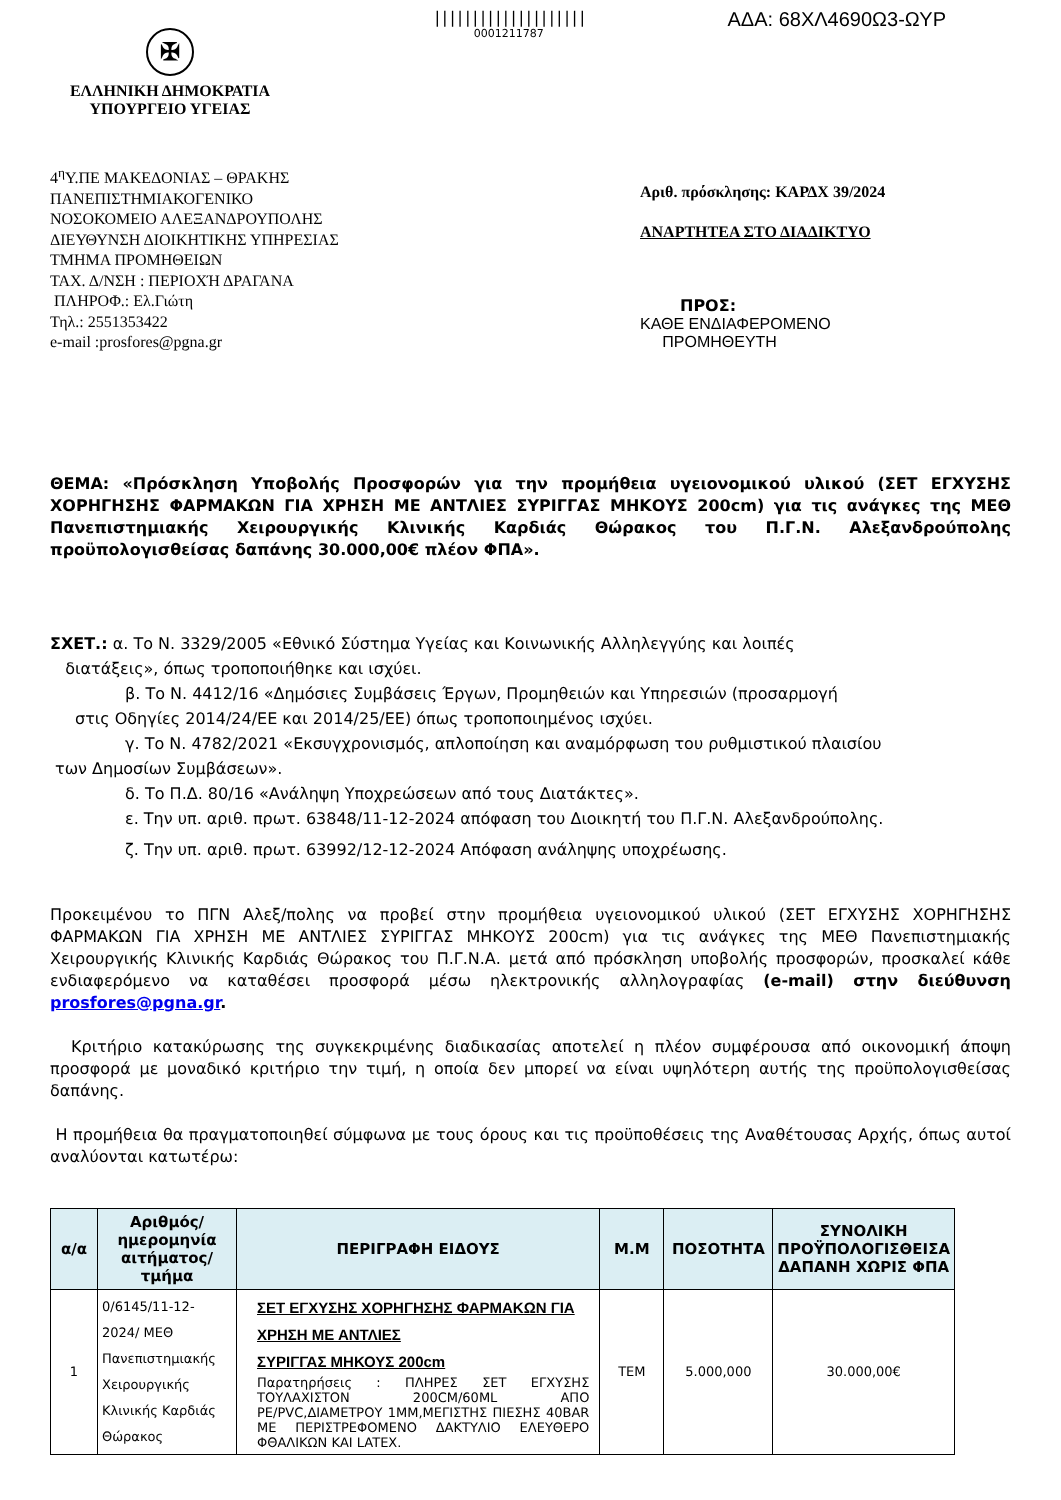✠
ΕΛΛΗΝΙΚΗ ΔΗΜΟΚΡΑΤΙΑ
ΥΠΟΥΡΓΕΙΟ ΥΓΕΙΑΣ
||||||||||||||||||||
0001211787
ΑΔΑ: 68ΧΛ4690Ω3-ΩΥΡ
4<sup>η</sup>Υ.ΠΕ ΜΑΚΕΔΟΝΙΑΣ – ΘΡΑΚΗΣ
ΠΑΝΕΠΙΣΤΗΜΙΑΚΟΓΕΝΙΚΟ
ΝΟΣΟΚΟΜΕΙΟ ΑΛΕΞΑΝΔΡΟΥΠΟΛΗΣ
ΔΙΕΥΘΥΝΣΗ ΔΙΟΙΚΗΤΙΚΗΣ ΥΠΗΡΕΣΙΑΣ
ΤΜΗΜΑ ΠΡΟΜΗΘΕΙΩΝ
ΤΑΧ. Δ/ΝΣΗ : ΠΕΡΙΟΧΉ ΔΡΑΓΑΝΑ
ΠΛΗΡΟΦ.: Ελ.Γιώτη
Τηλ.: 2551353422
e-mail :prosfores@pgna.gr
Αριθ. πρόσκλησης: ΚΑΡΔΧ 39/2024
ΑΝΑΡΤΗΤΕΑ ΣΤΟ ΔΙΑΔΙΚΤΥΟ
ΠΡΟΣ:
ΚΑΘΕ ΕΝΔΙΑΦΕΡΟΜΕΝΟ
ΠΡΟΜΗΘΕΥΤΗ
ΘΕΜΑ: «Πρόσκληση Υποβολής Προσφορών για την προμήθεια υγειονομικού υλικού (ΣΕΤ ΕΓΧΥΣΗΣ ΧΟΡΗΓΗΣΗΣ ΦΑΡΜΑΚΩΝ ΓΙΑ ΧΡΗΣΗ ΜΕ ΑΝΤΛΙΕΣ ΣΥΡΙΓΓΑΣ ΜΗΚΟΥΣ 200cm) για τις ανάγκες της ΜΕΘ Πανεπιστημιακής Χειρουργικής Κλινικής Καρδιάς Θώρακος του Π.Γ.Ν. Αλεξανδρούπολης προϋπολογισθείσας δαπάνης 30.000,00€ πλέον ΦΠΑ».
ΣΧΕΤ.: α. Το Ν. 3329/2005 «Εθνικό Σύστημα Υγείας και Κοινωνικής Αλληλεγγύης και λοιπές
διατάξεις», όπως τροποποιήθηκε και ισχύει.
β. Το Ν. 4412/16 «Δημόσιες Συμβάσεις Έργων, Προμηθειών και Υπηρεσιών (προσαρμογή
στις Οδηγίες 2014/24/ΕΕ και 2014/25/ΕΕ) όπως τροποποιημένος ισχύει.
γ. Το Ν. 4782/2021 «Εκσυγχρονισμός, απλοποίηση και αναμόρφωση του ρυθμιστικού πλαισίου
των Δημοσίων Συμβάσεων».
δ. Το Π.Δ. 80/16 «Ανάληψη Υποχρεώσεων από τους Διατάκτες».
ε. Την υπ. αριθ. πρωτ. 63848/11-12-2024 απόφαση του Διοικητή του Π.Γ.Ν. Αλεξανδρούπολης.
ζ. Την υπ. αριθ. πρωτ. 63992/12-12-2024 Απόφαση ανάληψης υποχρέωσης.
Προκειμένου το ΠΓΝ Αλεξ/πολης να προβεί στην προμήθεια υγειονομικού υλικού (ΣΕΤ ΕΓΧΥΣΗΣ ΧΟΡΗΓΗΣΗΣ ΦΑΡΜΑΚΩΝ ΓΙΑ ΧΡΗΣΗ ΜΕ ΑΝΤΛΙΕΣ ΣΥΡΙΓΓΑΣ ΜΗΚΟΥΣ 200cm) για τις ανάγκες της ΜΕΘ Πανεπιστημιακής Χειρουργικής Κλινικής Καρδιάς Θώρακος του Π.Γ.Ν.Α. μετά από πρόσκληση υποβολής προσφορών, προσκαλεί κάθε ενδιαφερόμενο να καταθέσει προσφορά μέσω ηλεκτρονικής αλληλογραφίας (e-mail) στην διεύθυνση prosfores@pgna.gr.
Κριτήριο κατακύρωσης της συγκεκριμένης διαδικασίας αποτελεί η πλέον συμφέρουσα από οικονομική άποψη προσφορά με μοναδικό κριτήριο την τιμή, η οποία δεν μπορεί να είναι υψηλότερη αυτής της προϋπολογισθείσας δαπάνης.
Η προμήθεια θα πραγματοποιηθεί σύμφωνα με τους όρους και τις προϋποθέσεις της Αναθέτουσας Αρχής, όπως αυτοί αναλύονται κατωτέρω:
| α/α | Αριθμός/ημερομηνία αιτήματος/ τμήμα | ΠΕΡΙΓΡΑΦΗ ΕΙΔΟΥΣ | Μ.Μ | ΠΟΣΟΤΗΤΑ | ΣΥΝΟΛΙΚΗ ΠΡΟΫΠΟΛΟΓΙΣΘΕΙΣΑ ΔΑΠΑΝΗ ΧΩΡΙΣ ΦΠΑ |
| --- | --- | --- | --- | --- | --- |
| 1 | 0/6145/11-12-2024/ ΜΕΘ Πανεπιστημιακής Χειρουργικής Κλινικής Καρδιάς Θώρακος | ΣΕΤ ΕΓΧΥΣΗΣ ΧΟΡΗΓΗΣΗΣ ΦΑΡΜΑΚΩΝ ΓΙΑ ΧΡΗΣΗ ΜΕ ΑΝΤΛΙΕΣ ΣΥΡΙΓΓΑΣ ΜΗΚΟΥΣ 200cm Παρατηρήσεις : ΠΛΗΡΕΣ ΣΕΤ ΕΓΧΥΣΗΣ ΤΟΥΛΑΧΙΣΤΟΝ 200CM/60ML ΑΠΟ PE/PVC,ΔΙΑΜΕΤΡΟΥ 1ΜΜ,ΜΕΓΙΣΤΗΣ ΠΙΕΣΗΣ 40BAR ΜΕ ΠΕΡΙΣΤΡΕΦΟΜΕΝΟ ΔΑΚΤΥΛΙΟ ΕΛΕΥΘΕΡΟ ΦΘΑΛΙΚΩΝ ΚΑΙ LATEX. | ΤΕΜ | 5.000,000 | 30.000,00€ |